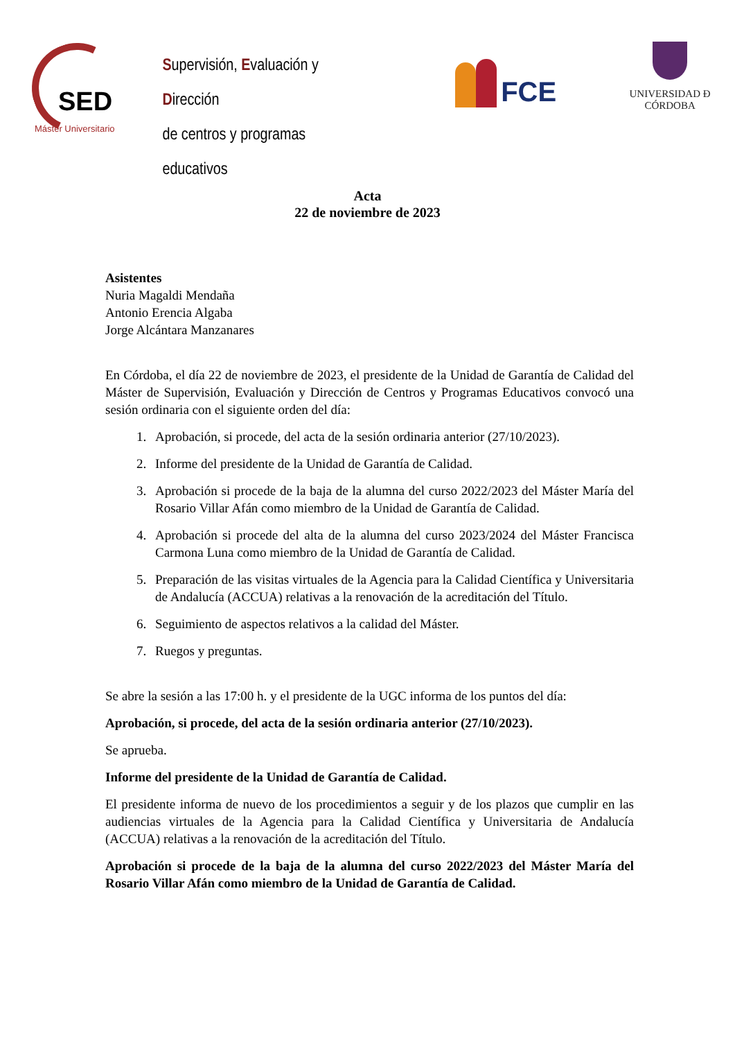SED
Máster Universitario
Supervisión, Evaluación y Dirección
de centros y programas educativos
FCE
UNIVERSIDAD Ð CÓRDOBA
Acta
22 de noviembre de 2023
Asistentes
Nuria Magaldi Mendaña
Antonio Erencia Algaba
Jorge Alcántara Manzanares
En Córdoba, el día 22 de noviembre de 2023, el presidente de la Unidad de Garantía de Calidad del Máster de Supervisión, Evaluación y Dirección de Centros y Programas Educativos convocó una sesión ordinaria con el siguiente orden del día:
1. Aprobación, si procede, del acta de la sesión ordinaria anterior (27/10/2023).
2. Informe del presidente de la Unidad de Garantía de Calidad.
3. Aprobación si procede de la baja de la alumna del curso 2022/2023 del Máster María del Rosario Villar Afán como miembro de la Unidad de Garantía de Calidad.
4. Aprobación si procede del alta de la alumna del curso 2023/2024 del Máster Francisca Carmona Luna como miembro de la Unidad de Garantía de Calidad.
5. Preparación de las visitas virtuales de la Agencia para la Calidad Científica y Universitaria de Andalucía (ACCUA) relativas a la renovación de la acreditación del Título.
6. Seguimiento de aspectos relativos a la calidad del Máster.
7. Ruegos y preguntas.
Se abre la sesión a las 17:00 h. y el presidente de la UGC informa de los puntos del día:
Aprobación, si procede, del acta de la sesión ordinaria anterior (27/10/2023).
Se aprueba.
Informe del presidente de la Unidad de Garantía de Calidad.
El presidente informa de nuevo de los procedimientos a seguir y de los plazos que cumplir en las audiencias virtuales de la Agencia para la Calidad Científica y Universitaria de Andalucía (ACCUA) relativas a la renovación de la acreditación del Título.
Aprobación si procede de la baja de la alumna del curso 2022/2023 del Máster María del Rosario Villar Afán como miembro de la Unidad de Garantía de Calidad.